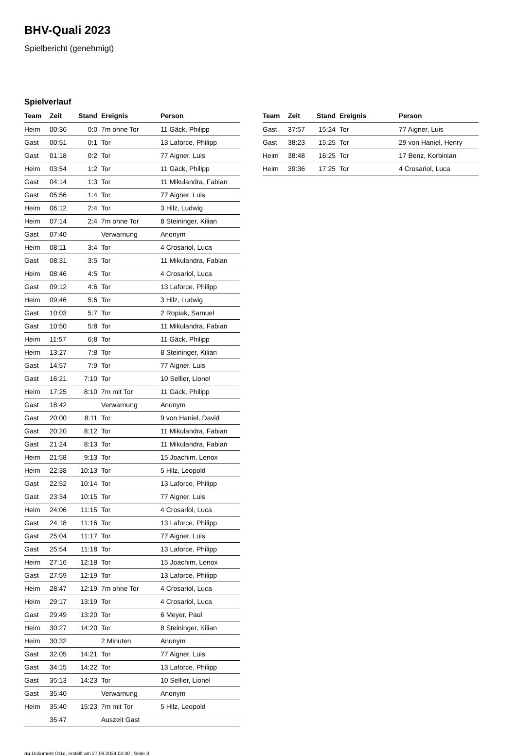BHV-Quali 2023
Spielbericht (genehmigt)
Spielverlauf
| Team | Zeit | Stand | Ereignis | Person |
| --- | --- | --- | --- | --- |
| Heim | 00:36 | 0:0 | 7m ohne Tor | 11 Gäck, Philipp |
| Gast | 00:51 | 0:1 | Tor | 13 Laforce, Philipp |
| Gast | 01:18 | 0:2 | Tor | 77 Aigner, Luis |
| Heim | 03:54 | 1:2 | Tor | 11 Gäck, Philipp |
| Gast | 04:14 | 1:3 | Tor | 11 Mikulandra, Fabian |
| Gast | 05:56 | 1:4 | Tor | 77 Aigner, Luis |
| Heim | 06:12 | 2:4 | Tor | 3 Hilz, Ludwig |
| Heim | 07:14 | 2:4 | 7m ohne Tor | 8 Steininger, Kilian |
| Gast | 07:40 | | Verwarnung | Anonym |
| Heim | 08:11 | 3:4 | Tor | 4 Crosariol, Luca |
| Gast | 08:31 | 3:5 | Tor | 11 Mikulandra, Fabian |
| Heim | 08:46 | 4:5 | Tor | 4 Crosariol, Luca |
| Gast | 09:12 | 4:6 | Tor | 13 Laforce, Philipp |
| Heim | 09:46 | 5:6 | Tor | 3 Hilz, Ludwig |
| Gast | 10:03 | 5:7 | Tor | 2 Ropiak, Samuel |
| Gast | 10:50 | 5:8 | Tor | 11 Mikulandra, Fabian |
| Heim | 11:57 | 6:8 | Tor | 11 Gäck, Philipp |
| Heim | 13:27 | 7:8 | Tor | 8 Steininger, Kilian |
| Gast | 14:57 | 7:9 | Tor | 77 Aigner, Luis |
| Gast | 16:21 | 7:10 | Tor | 10 Sellier, Lionel |
| Heim | 17:25 | 8:10 | 7m mit Tor | 11 Gäck, Philipp |
| Gast | 18:42 | | Verwarnung | Anonym |
| Gast | 20:00 | 8:11 | Tor | 9 von Haniel, David |
| Gast | 20:20 | 8:12 | Tor | 11 Mikulandra, Fabian |
| Gast | 21:24 | 8:13 | Tor | 11 Mikulandra, Fabian |
| Heim | 21:58 | 9:13 | Tor | 15 Joachim, Lenox |
| Heim | 22:38 | 10:13 | Tor | 5 Hilz, Leopold |
| Gast | 22:52 | 10:14 | Tor | 13 Laforce, Philipp |
| Gast | 23:34 | 10:15 | Tor | 77 Aigner, Luis |
| Heim | 24:06 | 11:15 | Tor | 4 Crosariol, Luca |
| Gast | 24:18 | 11:16 | Tor | 13 Laforce, Philipp |
| Gast | 25:04 | 11:17 | Tor | 77 Aigner, Luis |
| Gast | 25:54 | 11:18 | Tor | 13 Laforce, Philipp |
| Heim | 27:16 | 12:18 | Tor | 15 Joachim, Lenox |
| Gast | 27:59 | 12:19 | Tor | 13 Laforce, Philipp |
| Heim | 28:47 | 12:19 | 7m ohne Tor | 4 Crosariol, Luca |
| Heim | 29:17 | 13:19 | Tor | 4 Crosariol, Luca |
| Gast | 29:49 | 13:20 | Tor | 6 Meyer, Paul |
| Heim | 30:27 | 14:20 | Tor | 8 Steininger, Kilian |
| Heim | 30:32 | | 2 Minuten | Anonym |
| Gast | 32:05 | 14:21 | Tor | 77 Aigner, Luis |
| Gast | 34:15 | 14:22 | Tor | 13 Laforce, Philipp |
| Gast | 35:13 | 14:23 | Tor | 10 Sellier, Lionel |
| Gast | 35:40 | | Verwarnung | Anonym |
| Heim | 35:40 | 15:23 | 7m mit Tor | 5 Hilz, Leopold |
| | 35:47 | | Auszeit Gast | |
| Team | Zeit | Stand | Ereignis | Person |
| --- | --- | --- | --- | --- |
| Gast | 37:57 | 15:24 | Tor | 77 Aigner, Luis |
| Gast | 38:23 | 15:25 | Tor | 29 von Haniel, Henry |
| Heim | 38:48 | 16:25 | Tor | 17 Benz, Korbinian |
| Heim | 39:36 | 17:25 | Tor | 4 Crosariol, Luca |
nu.Dokument 011e, erstellt am 27.09.2024 02:40 | Seite 3